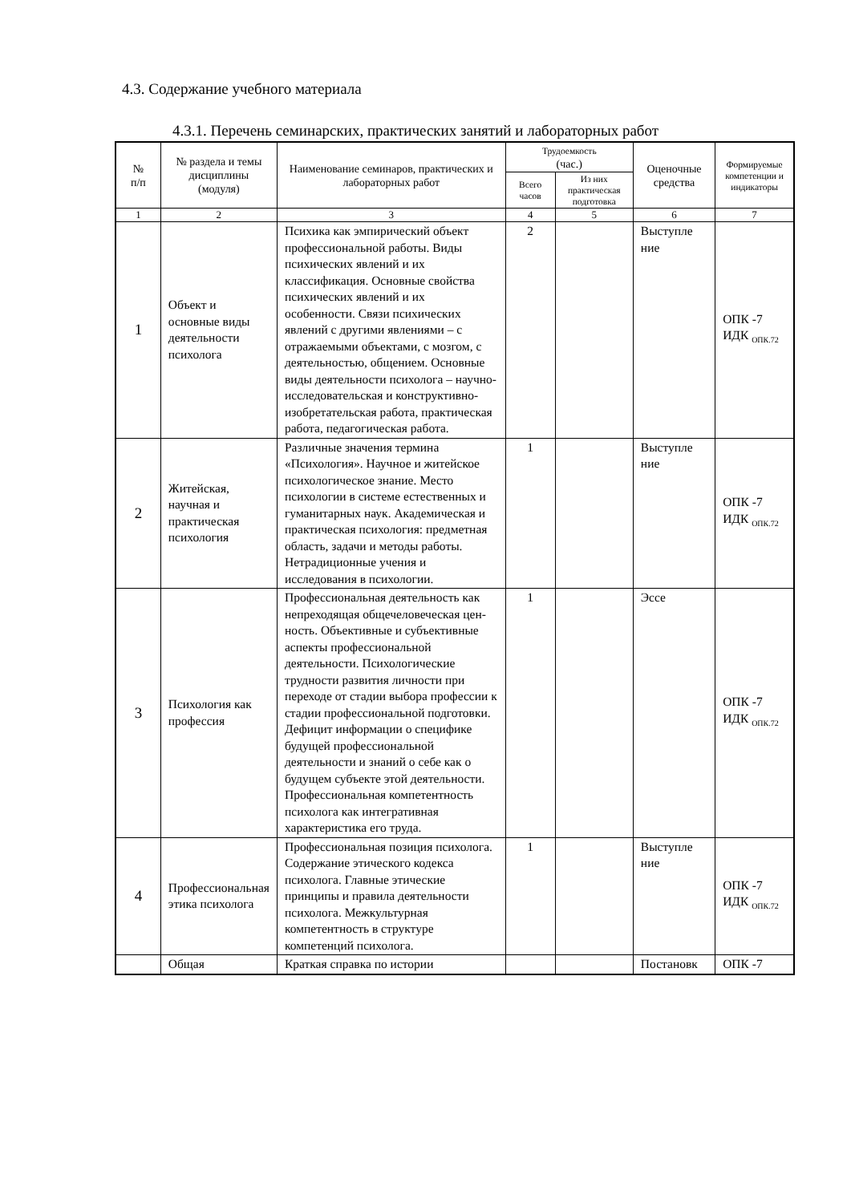4.3. Содержание учебного материала
4.3.1. Перечень семинарских, практических занятий и лабораторных работ
| № п/п | № раздела и темы дисциплины (модуля) | Наименование семинаров, практических и лабораторных работ | Трудоемкость (час.) | | Оценочные средства | Формируемые компетенции и индикаторы |
| --- | --- | --- | --- | --- | --- | --- |
| | | | Всего часов | Из них практическая подготовка | | |
| 1 | 2 | 3 | 4 | 5 | 6 | 7 |
| 1 | Объект и основные виды деятельности психолога | Психика как эмпирический объект профессиональной работы. Виды психических явлений и их классификация. Основные свойства психических явлений и их особенности. Связи психических явлений с другими явлениями – с отражаемыми объектами, с мозгом, с деятельностью, общением. Основные виды деятельности психолога – научно-исследовательская и конструктивно-изобретательская работа, практическая работа, педагогическая работа. | 2 | | Выступле ние | ОПК -7 ИДК <sub>ОПК.72</sub> |
| 2 | Житейская, научная и практическая психология | Различные значения термина «Психология». Научное и житейское психологическое знание. Место психологии в системе естественных и гуманитарных наук. Академическая и практическая психология: предметная область, задачи и методы работы. Нетрадиционные учения и исследования в психологии. | 1 | | Выступле ние | ОПК -7 ИДК <sub>ОПК.72</sub> |
| 3 | Психология как профессия | Профессиональная деятельность как непреходящая общечеловеческая цен-ность. Объективные и субъективные аспекты профессиональной деятельности. Психологические трудности развития личности при переходе от стадии выбора профессии к стадии профессиональной подготовки. Дефицит информации о специфике будущей профессиональной деятельности и знаний о себе как о будущем субъекте этой деятельности. Профессиональная компетентность психолога как интегративная характеристика его труда. | 1 | | Эссе | ОПК -7 ИДК <sub>ОПК.72</sub> |
| 4 | Профессиональная этика психолога | Профессиональная позиция психолога. Содержание этического кодекса психолога. Главные этические принципы и правила деятельности психолога. Межкультурная компетентность в структуре компетенций психолога. | 1 | | Выступле ние | ОПК -7 ИДК <sub>ОПК.72</sub> |
| | Общая | Краткая справка по истории | | | Постановк | ОПК -7 |